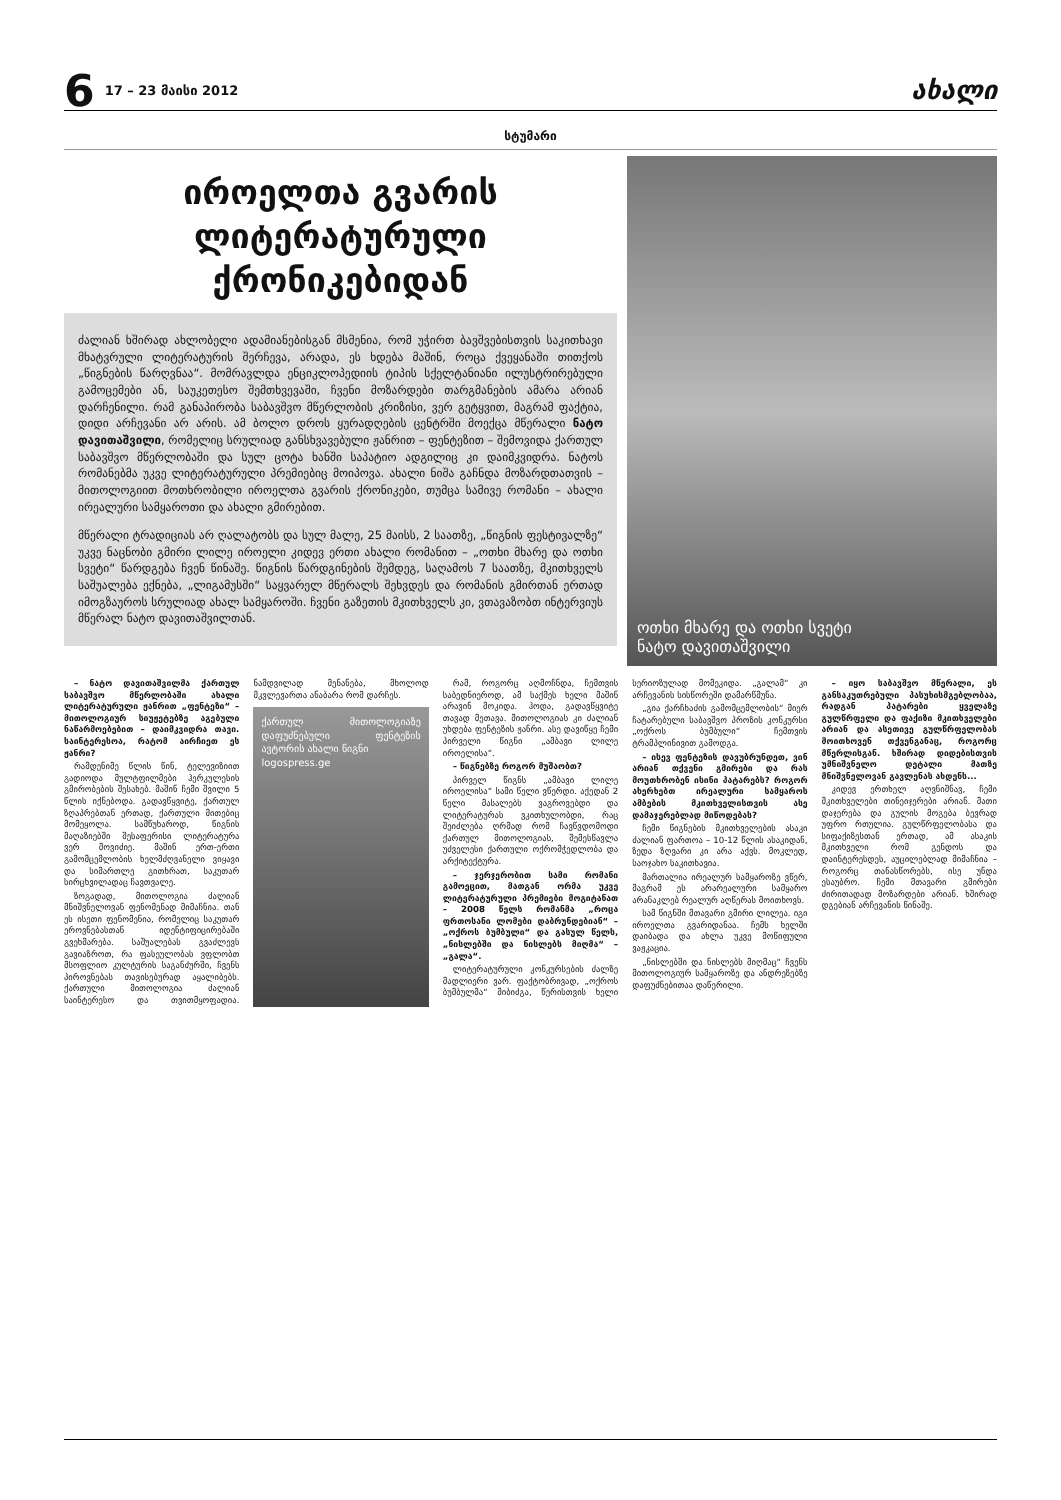6 17 – 23 მაისი 2012 ახალი
სტუმარი
იროელთა გვარის
ლიტერატურული ქრონიკებიდან
ძალიან ხშირად ახლობელი ადამიანებისგან მსმენია, რომ უჭირთ ბავშვებისთვის საკითხავი მხატვრული ლიტერატურის შერჩევა, არადა, ეს ხდება მაშინ, როცა ქვეყანაში თითქოს „წიგნების წარღვნაა“. მომრავლდა ენციკლოპედიის ტიპის სქელტანიანი ილუსტრირებული გამოცემები ან, საუკეთესო შემთხვევაში, ჩვენი მოზარდები თარგმანების ამარა არიან დარჩენილი. რამ განაპირობა საბავშვო მწერლობის კრიზისი, ვერ გეტყვით, მაგრამ ფაქტია, დიდი არჩევანი არ არის. ამ ბოლო დროს ყურადღების ცენტრში მოექცა მწერალი ნატო დავითაშვილი, რომელიც სრულიად განსხვავებული ჟანრით – ფენტეზით – შემოვიდა ქართულ საბავშვო მწერლობაში და სულ ცოტა ხანში საპატიო ადგილიც კი დაიმკვიდრა. ნატოს რომანებმა უკვე ლიტერატურული პრემიებიც მოიპოვა. ახალი ნიშა გაჩნდა მოზარდთათვის – მითოლოგიით მოთხრობილი იროელთა გვარის ქრონიკები, თუმცა სამივე რომანი – ახალი ირეალური სამყაროთი და ახალი გმირებით.
მწერალი ტრადიციას არ ღალატობს და სულ მალე, 25 მაისს, 2 საათზე, „წიგნის ფესტივალზე“ უკვე ნაცნობი გმირი ლილე იროელი კიდევ ერთი ახალი რომანით – „ოთხი მხარე და ოთხი სვეტი“ წარდგება ჩვენ წინაშე. წიგნის წარდგინების შემდეგ, საღამოს 7 საათზე, მკითხველს საშუალება ექნება, „ლიგამუსში“ საყვარელ მწერალს შეხვდეს და რომანის გმირთან ერთად იმოგზაუროს სრულიად ახალ სამყაროში. ჩვენი გაზეთის მკითხველს კი, ვთავაზობთ ინტერვიუს მწერალ ნატო დავითაშვილთან.
ოთხი მხარე და ოთხი სვეტი
ნატო დავითაშვილი
– ნატო დავითაშვილმა ქართულ საბავშვო მწერლობაში ახალი ლიტერატურული ჟანრით „ფენტეზი“ – მითოლოგიურ სიუჟეტებზე აგებული ნაწარმოებებით – დაიმკვიდრა თავი. საინტერესოა, რატომ აირჩიეთ ეს ჟანრი?
რამდენიმე წლის წინ, ტელევიზიით გადიოდა მულტფილმები ჰერკულესის გმირობების შესახებ. მაშინ ჩემი შვილი 5 წლის იქნებოდა. გადავწყვიტე, ქართულ ზღაპრებთან ერთად, ქართული მითებიც მომეყოლა. სამწუხაროდ, წიგნის მაღაზიებში შესაფერისი ლიტერატურა ვერ მოვიძიე. მაშინ ერთ-ერთი გამომცემლობის ხელმძღვანელი ვიყავი და სიმართლე გითხრათ, საკუთარ სირცხვილადაც ჩავთვალე.
ზოგადად, მითოლოგია ძალიან მნიშვნელოვან ფენომენად მიმაჩნია. თან ეს ისეთი ფენომენია, რომელიც საკუთარ ეროვნებასთან იდენტიფიცირებაში გვეხმარება. საშუალებას გვაძლევს გავიაზროთ, რა ფასეულობას ვფლობთ მსოფლიო კულტურის საგანძურში, ჩვენს პიროვნებას თავისებურად აყალიბებს. ქართული მითოლოგია ძალიან საინტერესო და თვითმყოფადია. ნამდვილად მენანება, მხოლოდ მკვლევართა ანაბარა რომ დარჩეს.
ქართულ მითოლოგიაზე დაფუძნებული ფენტეზის ავტორის ახალი წიგნი
logospress.ge
რამ, როგორც აღმოჩნდა, ჩემთვის საბედნიეროდ, ამ საქმეს ხელი მაშინ არავინ მოკიდა. ჰოდა, გადავწყვიტე თავად მეთავა. მითოლოგიას კი ძალიან უხდება ფენტეზის ჟანრი. ასე დავიწყე ჩემი პირველი წიგნი „ამბავი ლილე იროელისა“.
– წიგნებზე როგორ მუშაობთ?
პირველ წიგნს „ამბავი ლილე იროელისა“ სამი წელი ვწერდი. აქედან 2 წელი მასალებს ვაგროვებდი და ლიტერატურას ვკითხულობდი, რაც შეიძლება ღრმად რომ ჩავწვდომოდი ქართულ მითოლოგიას, შემესწავლა უძველესი ქართული ოქრომჭედლობა და არქიტექტურა.
– ჯერჯერობით სამი რომანი გამოეცით, მათგან ორმა უკვე ლიტერატურული პრემიები მოგიტანათ – 2008 წელს რომანმა „როცა ფრთოსანი ლომები დაბრუნდებიან“ – „ოქროს ბუმბული“ და გასულ წელს, „ნისლებში და ნისლებს მიღმა“ – „გალა“.
ლიტერატურული კონკურსების ძალზე მადლიერი ვარ. ფაქტობრივად, „ოქროს ბუმბულმა“ მიბიძგა, წერისთვის ხელი სერიოზულად მომეკიდა. „გალამ“ კი არჩევანის სისწორეში დამარწმუნა.
„გია ქარჩხაძის გამომცემლობის“ მიერ ჩატარებული საბავშვო პროზის კონკურსი „ოქროს ბუმბული“ ჩემთვის ტრამპლინივით გამოდგა.
– ისევ ფენტეზის დავუბრუნდეთ, ვინ არიან თქვენი გმირები და რას მოუთხრობენ ისინი პატარებს? როგორ ახერხებთ ირეალური სამყაროს ამბების მკითხველისთვის ასე დამაჯერებლად მიწოდებას?
ჩემი წიგნების მკითხველების ასაკი ძალიან ფართოა – 10-12 წლის ასაკიდან, ზედა ზღვარი კი არა აქვს. მოკლედ, საოჯახო საკითხავია.
მართალია ირეალურ სამყაროზე ვწერ, მაგრამ ეს არარეალური სამყარო არანაკლებ რეალურ აღწერას მოითხოვს.
სამ წიგნში მთავარი გმირი ლილეა. იგი იროელთა გვარიდანაა. ჩემს ხელში დაიბადა და ახლა უკვე მოწიფული ვაჟკაცია.
„ნისლებში და ნისლებს მიღმაც“ ჩვენს მითოლოგიურ სამყაროზე და ანდრეზებზე დაფუძნებითაა დაწერილი.
– იყო საბავშვო მწერალი, ეს განსაკუთრებული პასუხისმგებლობაა, რადგან პატარები ყველაზე გულწრფელი და ფაქიზი მკითხველები არიან და ასეთივე გულწრფელობას მოითხოვენ თქვენგანაც, როგორც მწერლისგან. ხშირად დიდებისთვის უმნიშვნელო დეტალი მათზე მნიშვნელოვან გავლენას ახდენს...
კიდევ ერთხელ აღვნიშნავ, ჩემი მკითხველები თინეიჯერები არიან. მათი დაჯერება და გულის მოგება ბევრად უფრო რთულია. გულწრფელობასა და სიფაქიზესთან ერთად, ამ ასაკის მკითხველი რომ გენდოს და დაინტერესდეს, აუცილებლად მიმაჩნია – როგორც თანასწორებს, ისე უნდა ესაუბრო. ჩემი მთავარი გმირები ძირითადად მოზარდები არიან. ხშირად დგებიან არჩევანის წინაშე.